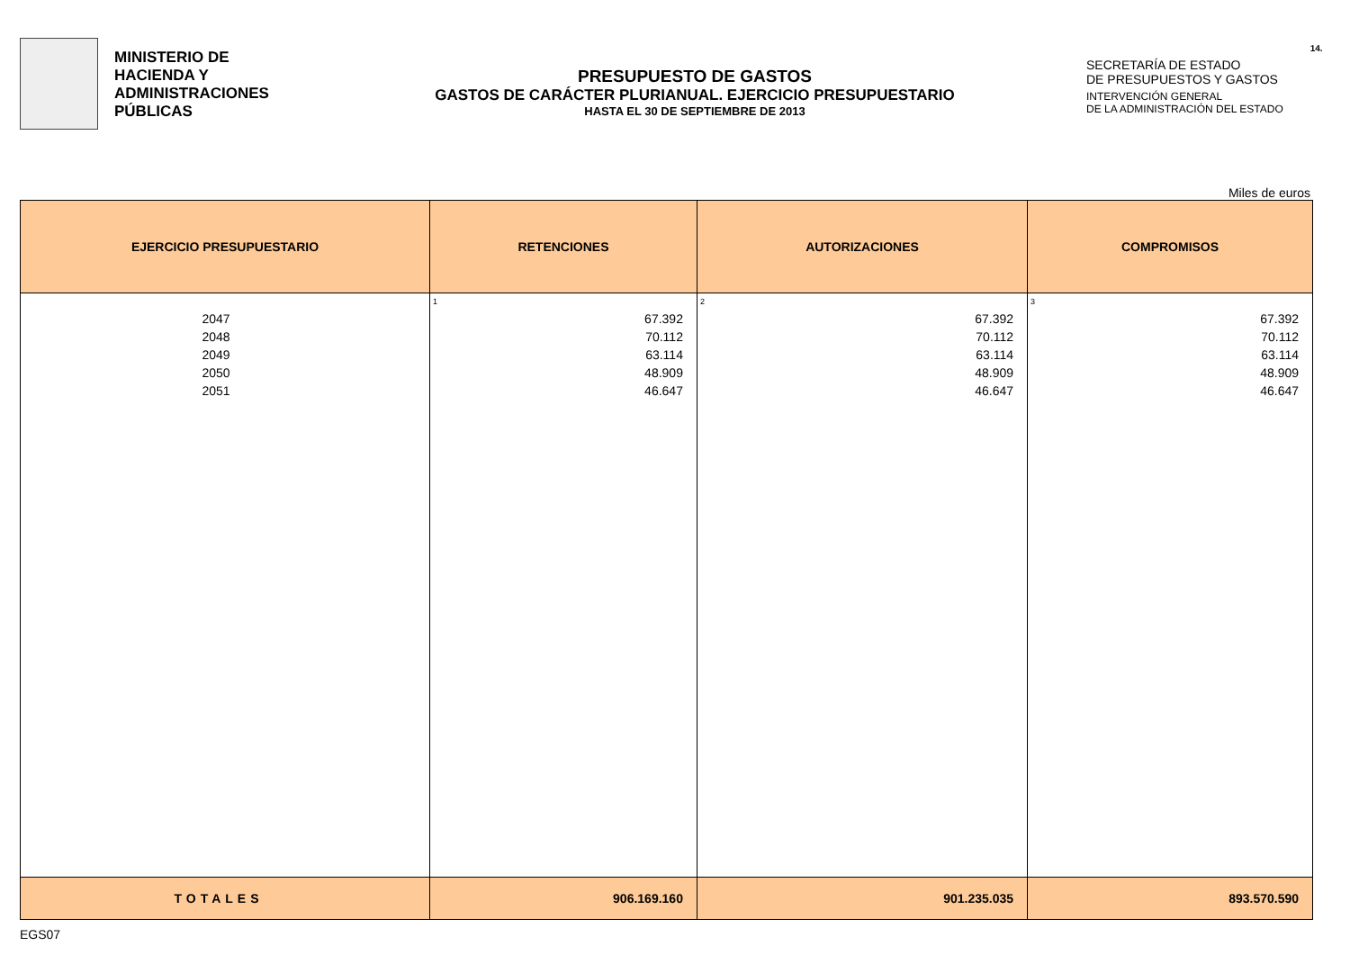MINISTERIO DE
HACIENDA Y
ADMINISTRACIONES
PÚBLICAS
PRESUPUESTO DE GASTOS
GASTOS DE CARÁCTER PLURIANUAL. EJERCICIO PRESUPUESTARIO
HASTA EL 30 DE SEPTIEMBRE DE 2013
SECRETARÍA DE ESTADO
DE PRESUPUESTOS Y GASTOS
INTERVENCIÓN GENERAL
DE LA ADMINISTRACIÓN DEL ESTADO
14.
Miles de euros
| EJERCICIO PRESUPUESTARIO | RETENCIONES | AUTORIZACIONES | COMPROMISOS |
| --- | --- | --- | --- |
| 2047 2048 2049 2050 2051 | 1 67.392 70.112 63.114 48.909 46.647 | 2 67.392 70.112 63.114 48.909 46.647 | 3 67.392 70.112 63.114 48.909 46.647 |
| TOTALES | 906.169.160 | 901.235.035 | 893.570.590 |
EGS07